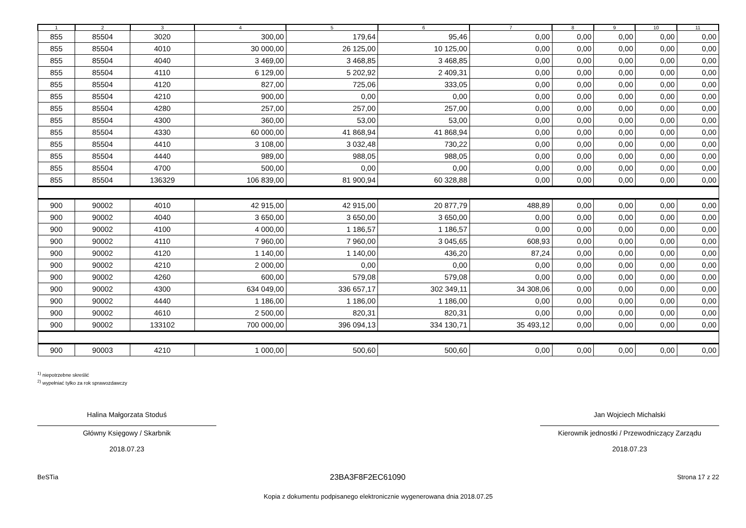| 1 | 2 | 3 | 4 | 5 | 6 | 7 | 8 | 9 | 10 | 11 |
| --- | --- | --- | --- | --- | --- | --- | --- | --- | --- | --- |
| 855 | 85504 | 3020 | 300,00 | 179,64 | 95,46 | 0,00 | 0,00 | 0,00 | 0,00 | 0,00 |
| 855 | 85504 | 4010 | 30 000,00 | 26 125,00 | 10 125,00 | 0,00 | 0,00 | 0,00 | 0,00 | 0,00 |
| 855 | 85504 | 4040 | 3 469,00 | 3 468,85 | 3 468,85 | 0,00 | 0,00 | 0,00 | 0,00 | 0,00 |
| 855 | 85504 | 4110 | 6 129,00 | 5 202,92 | 2 409,31 | 0,00 | 0,00 | 0,00 | 0,00 | 0,00 |
| 855 | 85504 | 4120 | 827,00 | 725,06 | 333,05 | 0,00 | 0,00 | 0,00 | 0,00 | 0,00 |
| 855 | 85504 | 4210 | 900,00 | 0,00 | 0,00 | 0,00 | 0,00 | 0,00 | 0,00 | 0,00 |
| 855 | 85504 | 4280 | 257,00 | 257,00 | 257,00 | 0,00 | 0,00 | 0,00 | 0,00 | 0,00 |
| 855 | 85504 | 4300 | 360,00 | 53,00 | 53,00 | 0,00 | 0,00 | 0,00 | 0,00 | 0,00 |
| 855 | 85504 | 4330 | 60 000,00 | 41 868,94 | 41 868,94 | 0,00 | 0,00 | 0,00 | 0,00 | 0,00 |
| 855 | 85504 | 4410 | 3 108,00 | 3 032,48 | 730,22 | 0,00 | 0,00 | 0,00 | 0,00 | 0,00 |
| 855 | 85504 | 4440 | 989,00 | 988,05 | 988,05 | 0,00 | 0,00 | 0,00 | 0,00 | 0,00 |
| 855 | 85504 | 4700 | 500,00 | 0,00 | 0,00 | 0,00 | 0,00 | 0,00 | 0,00 | 0,00 |
| 855 | 85504 | 136329 | 106 839,00 | 81 900,94 | 60 328,88 | 0,00 | 0,00 | 0,00 | 0,00 | 0,00 |
| 900 | 90002 | 4010 | 42 915,00 | 42 915,00 | 20 877,79 | 488,89 | 0,00 | 0,00 | 0,00 | 0,00 |
| 900 | 90002 | 4040 | 3 650,00 | 3 650,00 | 3 650,00 | 0,00 | 0,00 | 0,00 | 0,00 | 0,00 |
| 900 | 90002 | 4100 | 4 000,00 | 1 186,57 | 1 186,57 | 0,00 | 0,00 | 0,00 | 0,00 | 0,00 |
| 900 | 90002 | 4110 | 7 960,00 | 7 960,00 | 3 045,65 | 608,93 | 0,00 | 0,00 | 0,00 | 0,00 |
| 900 | 90002 | 4120 | 1 140,00 | 1 140,00 | 436,20 | 87,24 | 0,00 | 0,00 | 0,00 | 0,00 |
| 900 | 90002 | 4210 | 2 000,00 | 0,00 | 0,00 | 0,00 | 0,00 | 0,00 | 0,00 | 0,00 |
| 900 | 90002 | 4260 | 600,00 | 579,08 | 579,08 | 0,00 | 0,00 | 0,00 | 0,00 | 0,00 |
| 900 | 90002 | 4300 | 634 049,00 | 336 657,17 | 302 349,11 | 34 308,06 | 0,00 | 0,00 | 0,00 | 0,00 |
| 900 | 90002 | 4440 | 1 186,00 | 1 186,00 | 1 186,00 | 0,00 | 0,00 | 0,00 | 0,00 | 0,00 |
| 900 | 90002 | 4610 | 2 500,00 | 820,31 | 820,31 | 0,00 | 0,00 | 0,00 | 0,00 | 0,00 |
| 900 | 90002 | 133102 | 700 000,00 | 396 094,13 | 334 130,71 | 35 493,12 | 0,00 | 0,00 | 0,00 | 0,00 |
| 900 | 90003 | 4210 | 1 000,00 | 500,60 | 500,60 | 0,00 | 0,00 | 0,00 | 0,00 | 0,00 |
<sup>1)</sup> niepotrzebne skreślić
<sup>2)</sup> wypełniać tylko za rok sprawozdawczy
Halina Małgorzata Stoduś
Główny Księgowy / Skarbnik
2018.07.23
Jan Wojciech Michalski
Kierownik jednostki / Przewodniczący Zarządu
2018.07.23
BeSTia 23BA3F8F2EC61090 Strona 17 z 22
Kopia z dokumentu podpisanego elektronicznie wygenerowana dnia 2018.07.25